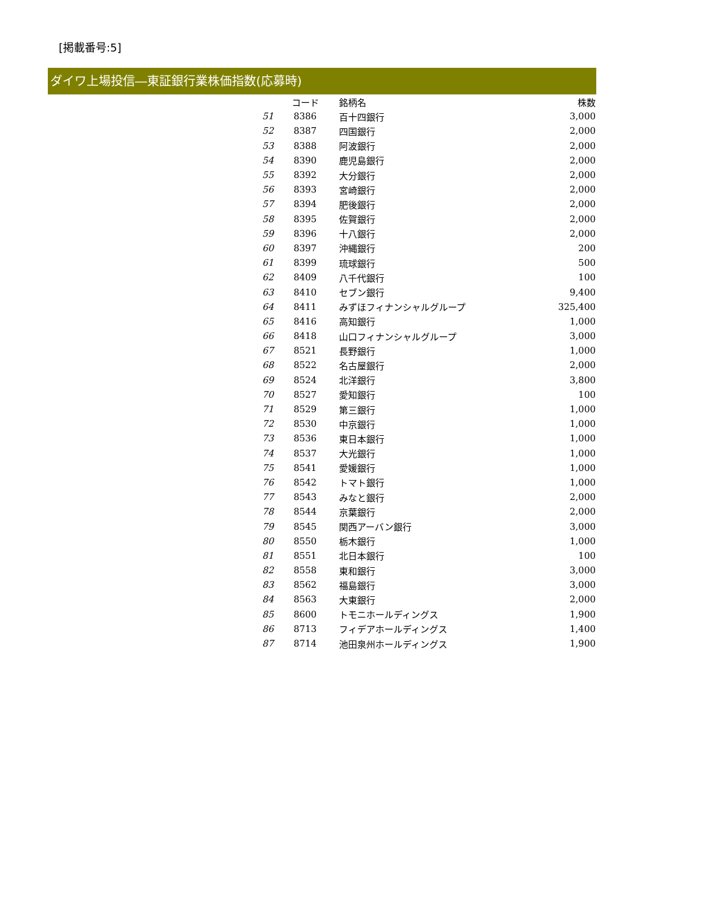[掲載番号:5]
ダイワ上場投信―東証銀行業株価指数(応募時)
| | コード | 銘柄名 | 株数 |
| --- | --- | --- | --- |
| 51 | 8386 | 百十四銀行 | 3,000 |
| 52 | 8387 | 四国銀行 | 2,000 |
| 53 | 8388 | 阿波銀行 | 2,000 |
| 54 | 8390 | 鹿児島銀行 | 2,000 |
| 55 | 8392 | 大分銀行 | 2,000 |
| 56 | 8393 | 宮崎銀行 | 2,000 |
| 57 | 8394 | 肥後銀行 | 2,000 |
| 58 | 8395 | 佐賀銀行 | 2,000 |
| 59 | 8396 | 十八銀行 | 2,000 |
| 60 | 8397 | 沖縄銀行 | 200 |
| 61 | 8399 | 琉球銀行 | 500 |
| 62 | 8409 | 八千代銀行 | 100 |
| 63 | 8410 | セブン銀行 | 9,400 |
| 64 | 8411 | みずほフィナンシャルグループ | 325,400 |
| 65 | 8416 | 高知銀行 | 1,000 |
| 66 | 8418 | 山口フィナンシャルグループ | 3,000 |
| 67 | 8521 | 長野銀行 | 1,000 |
| 68 | 8522 | 名古屋銀行 | 2,000 |
| 69 | 8524 | 北洋銀行 | 3,800 |
| 70 | 8527 | 愛知銀行 | 100 |
| 71 | 8529 | 第三銀行 | 1,000 |
| 72 | 8530 | 中京銀行 | 1,000 |
| 73 | 8536 | 東日本銀行 | 1,000 |
| 74 | 8537 | 大光銀行 | 1,000 |
| 75 | 8541 | 愛媛銀行 | 1,000 |
| 76 | 8542 | トマト銀行 | 1,000 |
| 77 | 8543 | みなと銀行 | 2,000 |
| 78 | 8544 | 京葉銀行 | 2,000 |
| 79 | 8545 | 関西アーバン銀行 | 3,000 |
| 80 | 8550 | 栃木銀行 | 1,000 |
| 81 | 8551 | 北日本銀行 | 100 |
| 82 | 8558 | 東和銀行 | 3,000 |
| 83 | 8562 | 福島銀行 | 3,000 |
| 84 | 8563 | 大東銀行 | 2,000 |
| 85 | 8600 | トモニホールディングス | 1,900 |
| 86 | 8713 | フィデアホールディングス | 1,400 |
| 87 | 8714 | 池田泉州ホールディングス | 1,900 |